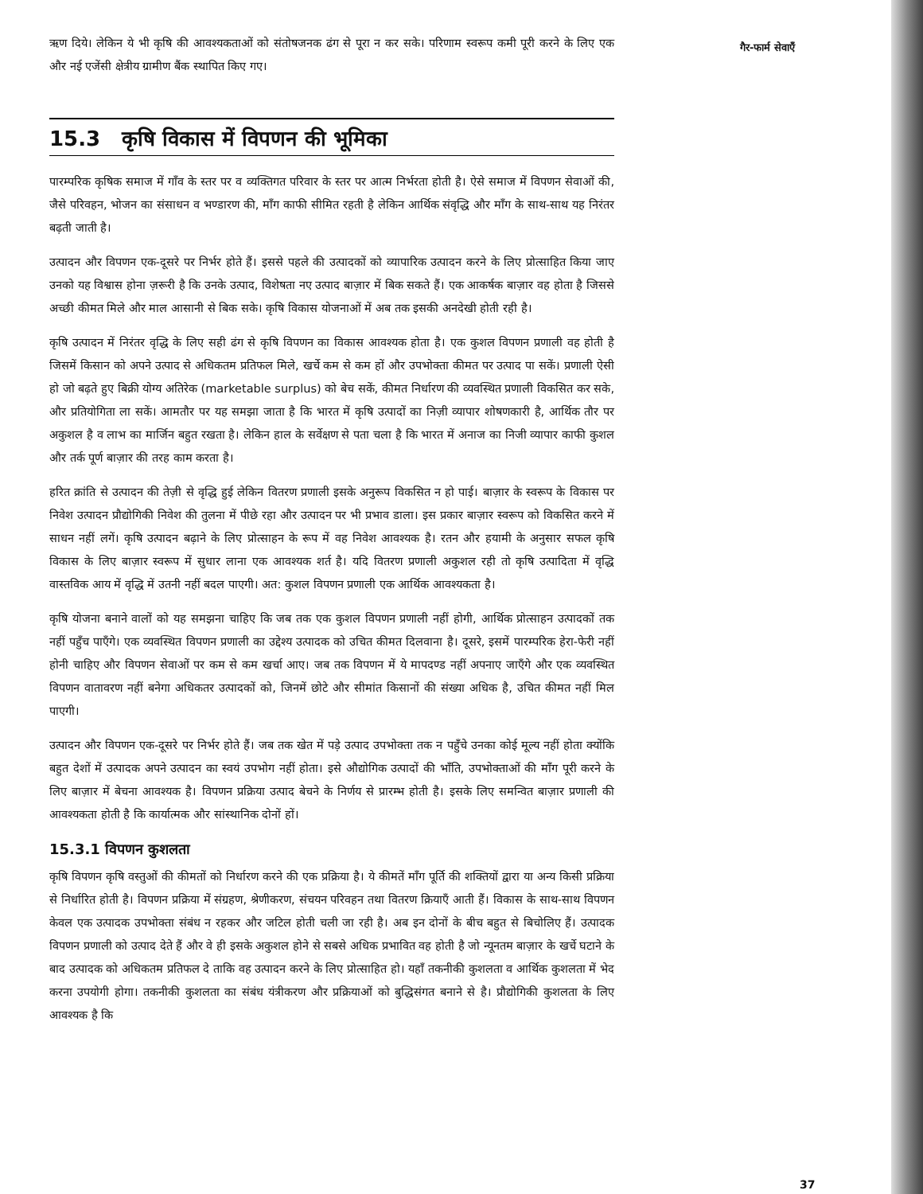गैर-फार्म सेवाएँ
ऋण दिये। लेकिन ये भी कृषि की आवश्यकताओं को संतोषजनक ढंग से पूरा न कर सके। परिणाम स्वरूप कमी पूरी करने के लिए एक और नई एजेंसी क्षेत्रीय ग्रामीण बैंक स्थापित किए गए।
15.3 कृषि विकास में विपणन की भूमिका
पारम्परिक कृषिक समाज में गाँव के स्तर पर व व्यक्तिगत परिवार के स्तर पर आत्म निर्भरता होती है। ऐसे समाज में विपणन सेवाओं की, जैसे परिवहन, भोजन का संसाधन व भण्डारण की, माँग काफी सीमित रहती है लेकिन आर्थिक संवृद्धि और माँग के साथ-साथ यह निरंतर बढ़ती जाती है।
उत्पादन और विपणन एक-दूसरे पर निर्भर होते हैं। इससे पहले की उत्पादकों को व्यापारिक उत्पादन करने के लिए प्रोत्साहित किया जाए उनको यह विश्वास होना ज़रूरी है कि उनके उत्पाद, विशेषता नए उत्पाद बाज़ार में बिक सकते हैं। एक आकर्षक बाज़ार वह होता है जिससे अच्छी कीमत मिले और माल आसानी से बिक सके। कृषि विकास योजनाओं में अब तक इसकी अनदेखी होती रही है।
कृषि उत्पादन में निरंतर वृद्धि के लिए सही ढंग से कृषि विपणन का विकास आवश्यक होता है। एक कुशल विपणन प्रणाली वह होती है जिसमें किसान को अपने उत्पाद से अधिकतम प्रतिफल मिले, खर्चे कम से कम हों और उपभोक्ता कीमत पर उत्पाद पा सकें। प्रणाली ऐसी हो जो बढ़ते हुए बिक्री योग्य अतिरेक (marketable surplus) को बेच सकें, कीमत निर्धारण की व्यवस्थित प्रणाली विकसित कर सके, और प्रतियोगिता ला सकें। आमतौर पर यह समझा जाता है कि भारत में कृषि उत्पादों का निज़ी व्यापार शोषणकारी है, आर्थिक तौर पर अकुशल है व लाभ का मार्जिन बहुत रखता है। लेकिन हाल के सर्वेक्षण से पता चला है कि भारत में अनाज का निजी व्यापार काफी कुशल और तर्क पूर्ण बाज़ार की तरह काम करता है।
हरित क्रांति से उत्पादन की तेज़ी से वृद्धि हुई लेकिन वितरण प्रणाली इसके अनुरूप विकसित न हो पाई। बाज़ार के स्वरूप के विकास पर निवेश उत्पादन प्रौद्योगिकी निवेश की तुलना में पीछे रहा और उत्पादन पर भी प्रभाव डाला। इस प्रकार बाज़ार स्वरूप को विकसित करने में साधन नहीं लगें। कृषि उत्पादन बढ़ाने के लिए प्रोत्साहन के रूप में वह निवेश आवश्यक है। रतन और हयामी के अनुसार सफल कृषि विकास के लिए बाज़ार स्वरूप में सुधार लाना एक आवश्यक शर्त है। यदि वितरण प्रणाली अकुशल रही तो कृषि उत्पादिता में वृद्धि वास्तविक आय में वृद्धि में उतनी नहीं बदल पाएगी। अत: कुशल विपणन प्रणाली एक आर्थिक आवश्यकता है।
कृषि योजना बनाने वालों को यह समझना चाहिए कि जब तक एक कुशल विपणन प्रणाली नहीं होगी, आर्थिक प्रोत्साहन उत्पादकों तक नहीं पहुँच पाएँगे। एक व्यवस्थित विपणन प्रणाली का उद्देश्य उत्पादक को उचित कीमत दिलवाना है। दूसरे, इसमें पारम्परिक हेरा-फेरी नहीं होनी चाहिए और विपणन सेवाओं पर कम से कम खर्चा आए। जब तक विपणन में ये मापदण्ड नहीं अपनाए जाएँगे और एक व्यवस्थित विपणन वातावरण नहीं बनेगा अधिकतर उत्पादकों को, जिनमें छोटे और सीमांत किसानों की संख्या अधिक है, उचित कीमत नहीं मिल पाएगी।
उत्पादन और विपणन एक-दूसरे पर निर्भर होते हैं। जब तक खेत में पड़े उत्पाद उपभोक्ता तक न पहुँचे उनका कोई मूल्य नहीं होता क्योंकि बहुत देशों में उत्पादक अपने उत्पादन का स्वयं उपभोग नहीं होता। इसे औद्योगिक उत्पादों की भाँति, उपभोक्ताओं की माँग पूरी करने के लिए बाज़ार में बेचना आवश्यक है। विपणन प्रक्रिया उत्पाद बेचने के निर्णय से प्रारम्भ होती है। इसके लिए समन्वित बाज़ार प्रणाली की आवश्यकता होती है कि कार्यात्मक और सांस्थानिक दोनों हों।
15.3.1 विपणन कुशलता
कृषि विपणन कृषि वस्तुओं की कीमतों को निर्धारण करने की एक प्रक्रिया है। ये कीमतें माँग पूर्ति की शक्तियों द्वारा या अन्य किसी प्रक्रिया से निर्धारित होती है। विपणन प्रक्रिया में संग्रहण, श्रेणीकरण, संचयन परिवहन तथा वितरण क्रियाएँ आती हैं। विकास के साथ-साथ विपणन केवल एक उत्पादक उपभोक्ता संबंध न रहकर और जटिल होती चली जा रही है। अब इन दोनों के बीच बहुत से बिचोलिए हैं। उत्पादक विपणन प्रणाली को उत्पाद देते हैं और वे ही इसके अकुशल होने से सबसे अधिक प्रभावित वह होती है जो न्यूनतम बाज़ार के खर्चे घटाने के बाद उत्पादक को अधिकतम प्रतिफल दे ताकि वह उत्पादन करने के लिए प्रोत्साहित हो। यहाँ तकनीकी कुशलता व आर्थिक कुशलता में भेद करना उपयोगी होगा। तकनीकी कुशलता का संबंध यंत्रीकरण और प्रक्रियाओं को बुद्धिसंगत बनाने से है। प्रौद्योगिकी कुशलता के लिए आवश्यक है कि
37